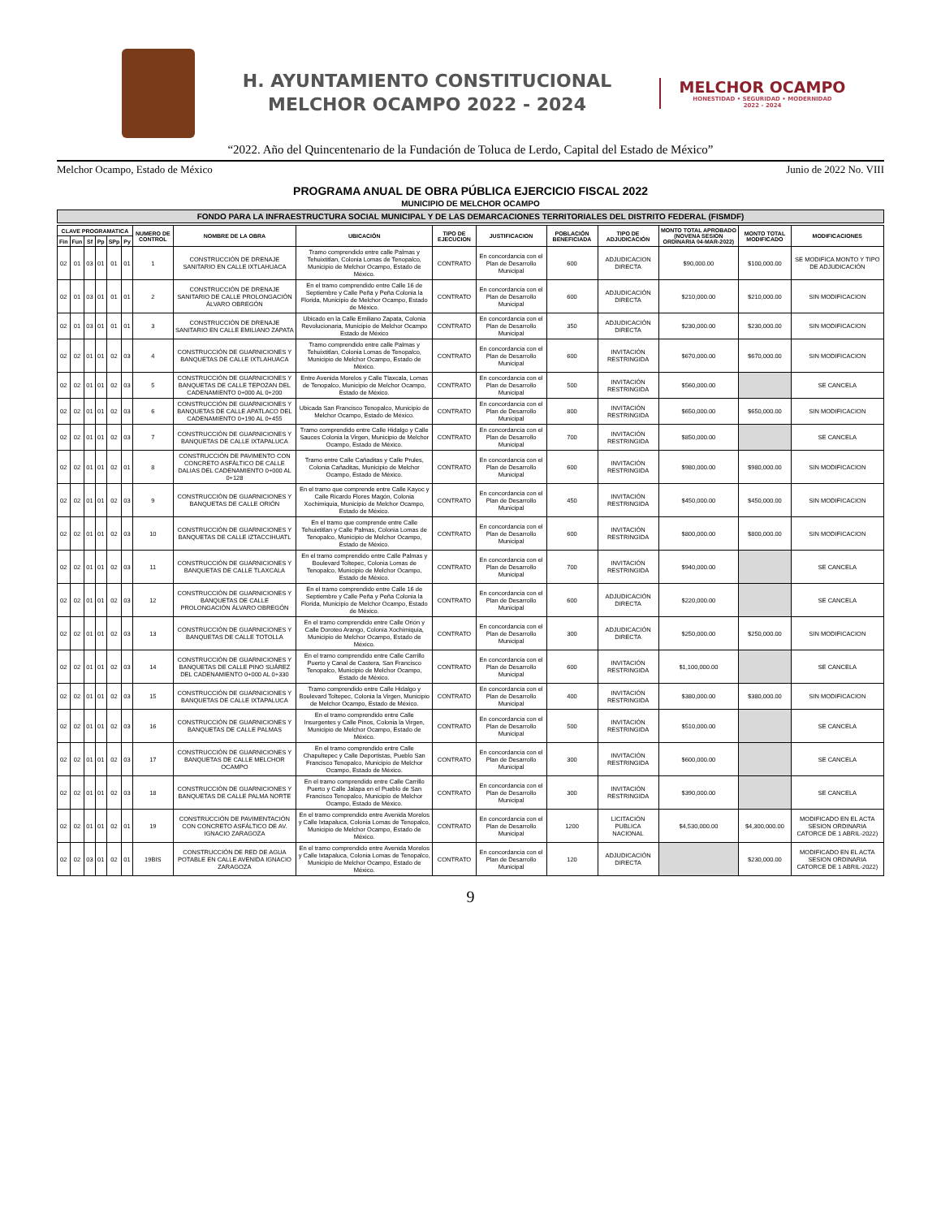H. AYUNTAMIENTO CONSTITUCIONAL
MELCHOR OCAMPO 2022 - 2024
MELCHOR OCAMPO
HONESTIDAD • SEGURIDAD • MODERNIDAD
2022 - 2024
“2022. Año del Quincentenario de la Fundación de Toluca de Lerdo, Capital del Estado de México”
Melchor Ocampo, Estado de México Junio de 2022 No. VIII
PROGRAMA ANUAL DE OBRA PÚBLICA EJERCICIO FISCAL 2022
MUNICIPIO DE MELCHOR OCAMPO
FONDO PARA LA INFRAESTRUCTURA SOCIAL MUNICIPAL Y DE LAS DEMARCACIONES TERRITORIALES DEL DISTRITO FEDERAL (FISMDF)
| CLAVE PROGRAMATICA | | | | | | NUMERO DE CONTROL | NOMBRE DE LA OBRA | UBICACIÓN | TIPO DE EJECUCION | JUSTIFICACION | POBLACIÓN BENEFICIADA | TIPO DE ADJUDICACIÓN | MONTO TOTAL APROBADO (NOVENA SESION ORDINARIA 04-MAR-2022) | MONTO TOTAL MODIFICADO | MODIFICACIONES |
| --- | --- | --- | --- | --- | --- | --- | --- | --- | --- | --- | --- | --- | --- | --- | --- |
| Fin | Fun | Sf | Pp | SPp | Py | | | | | | | | | | |
| 02 | 01 | 03 | 01 | 01 | 01 | 1 | CONSTRUCCIÓN DE DRENAJE SANITARIO EN CALLE IXTLAHUACA | Tramo comprendido entre calle Palmas y Tehuixtitlan, Colonia Lomas de Tenopalco, Municipio de Melchor Ocampo, Estado de México. | CONTRATO | En concordancia con el Plan de Desarrollo Municipal | 600 | ADJUDICACION DIRECTA | $90,000.00 | $100,000.00 | SE MODIFICA MONTO Y TIPO DE ADJUDICACIÓN |
| 02 | 01 | 03 | 01 | 01 | 01 | 2 | CONSTRUCCIÓN DE DRENAJE SANITARIO DE CALLE PROLONGACIÓN ÁLVARO OBREGÓN | En el tramo comprendido entre Calle 16 de Septiembre y Calle Peña y Peña Colonia la Florida, Municipio de Melchor Ocampo, Estado de México. | CONTRATO | En concordancia con el Plan de Desarrollo Municipal | 600 | ADJUDICACIÓN DIRECTA | $210,000.00 | $210,000.00 | SIN MODIFICACION |
| 02 | 01 | 03 | 01 | 01 | 01 | 3 | CONSTRUCCIÓN DE DRENAJE SANITARIO EN CALLE EMILIANO ZAPATA | Ubicado en la Calle Emiliano Zapata, Colonia Revolucionaria, Municipio de Melchor Ocampo Estado de México | CONTRATO | En concordancia con el Plan de Desarrollo Municipal | 350 | ADJUDICACIÓN DIRECTA | $230,000.00 | $230,000.00 | SIN MODIFICACION |
| 02 | 02 | 01 | 01 | 02 | 03 | 4 | CONSTRUCCIÓN DE GUARNICIONES Y BANQUETAS DE CALLE IXTLAHUACA | Tramo comprendido entre calle Palmas y Tehuixtitlan, Colonia Lomas de Tenopalco, Municipio de Melchor Ocampo, Estado de México. | CONTRATO | En concordancia con el Plan de Desarrollo Municipal | 600 | INVITACIÓN RESTRINGIDA | $670,000.00 | $670,000.00 | SIN MODIFICACION |
| 02 | 02 | 01 | 01 | 02 | 03 | 5 | CONSTRUCCIÓN DE GUARNICIONES Y BANQUETAS DE CALLE TEPOZAN DEL CADENAMIENTO 0+000 AL 0+200 | Entre Avenida Morelos y Calle Tlaxcala, Lomas de Tenopalco, Municipio de Melchor Ocampo, Estado de México. | CONTRATO | En concordancia con el Plan de Desarrollo Municipal | 500 | INVITACIÓN RESTRINGIDA | $560,000.00 | | SE CANCELA |
| 02 | 02 | 01 | 01 | 02 | 03 | 6 | CONSTRUCCIÓN DE GUARNICIONES Y BANQUETAS DE CALLE APATLACO DEL CADENAMIENTO 0+190 AL 0+455 | Ubicada San Francisco Tenopalco, Municipio de Melchor Ocampo, Estado de México. | CONTRATO | En concordancia con el Plan de Desarrollo Municipal | 800 | INVITACIÓN RESTRINGIDA | $650,000.00 | $650,000.00 | SIN MODIFICACION |
| 02 | 02 | 01 | 01 | 02 | 03 | 7 | CONSTRUCCIÓN DE GUARNICIONES Y BANQUETAS DE CALLE IXTAPALUCA | Tramo comprendido entre Calle Hidalgo y Calle Sauces Colonia la Virgen, Municipio de Melchor Ocampo, Estado de México. | CONTRATO | En concordancia con el Plan de Desarrollo Municipal | 700 | INVITACIÓN RESTRINGIDA | $850,000.00 | | SE CANCELA |
| 02 | 02 | 01 | 01 | 02 | 01 | 8 | CONSTRUCCIÓN DE PAVIMENTO CON CONCRETO ASFÁLTICO DE CALLE DALIAS DEL CADENAMIENTO 0+000 AL 0+128 | Tramo entre Calle Cañaditas y Calle Prules, Colonia Cañaditas, Municipio de Melchor Ocampo, Estado de México. | CONTRATO | En concordancia con el Plan de Desarrollo Municipal | 600 | INVITACIÓN RESTRINGIDA | $980,000.00 | $980,000.00 | SIN MODIFICACION |
| 02 | 02 | 01 | 01 | 02 | 03 | 9 | CONSTRUCCIÓN DE GUARNICIONES Y BANQUETAS DE CALLE ORIÓN | En el tramo que comprende entre Calle Kayoc y Calle Ricardo Flores Magón, Colonia Xochimiquia, Municipio de Melchor Ocampo, Estado de México. | CONTRATO | En concordancia con el Plan de Desarrollo Municipal | 450 | INVITACIÓN RESTRINGIDA | $450,000.00 | $450,000.00 | SIN MODIFICACION |
| 02 | 02 | 01 | 01 | 02 | 03 | 10 | CONSTRUCCIÓN DE GUARNICIONES Y BANQUETAS DE CALLE IZTACCIHUATL | En el tramo que comprende entre Calle Tehuixtitlan y Calle Palmas, Colonia Lomas de Tenopalco, Municipio de Melchor Ocampo, Estado de México. | CONTRATO | En concordancia con el Plan de Desarrollo Municipal | 600 | INVITACIÓN RESTRINGIDA | $800,000.00 | $800,000.00 | SIN MODIFICACION |
| 02 | 02 | 01 | 01 | 02 | 03 | 11 | CONSTRUCCIÓN DE GUARNICIONES Y BANQUETAS DE CALLE TLAXCALA | En el tramo comprendido entre Calle Palmas y Boulevard Toltepec, Colonia Lomas de Tenopalco, Municipio de Melchor Ocampo, Estado de México. | CONTRATO | En concordancia con el Plan de Desarrollo Municipal | 700 | INVITACIÓN RESTRINGIDA | $940,000.00 | | SE CANCELA |
| 02 | 02 | 01 | 01 | 02 | 03 | 12 | CONSTRUCCIÓN DE GUARNICIONES Y BANQUETAS DE CALLE PROLONGACIÓN ÁLVARO OBREGÓN | En el tramo comprendido entre Calle 16 de Septiembre y Calle Peña y Peña Colonia la Florida, Municipio de Melchor Ocampo, Estado de México. | CONTRATO | En concordancia con el Plan de Desarrollo Municipal | 600 | ADJUDICACIÓN DIRECTA | $220,000.00 | | SE CANCELA |
| 02 | 02 | 01 | 01 | 02 | 03 | 13 | CONSTRUCCIÓN DE GUARNICIONES Y BANQUETAS DE CALLE TOTOLLA | En el tramo comprendido entre Calle Orión y Calle Doroteo Arango, Colonia Xochimiquia, Municipio de Melchor Ocampo, Estado de México. | CONTRATO | En concordancia con el Plan de Desarrollo Municipal | 300 | ADJUDICACIÓN DIRECTA | $250,000.00 | $250,000.00 | SIN MODIFICACION |
| 02 | 02 | 01 | 01 | 02 | 03 | 14 | CONSTRUCCIÓN DE GUARNICIONES Y BANQUETAS DE CALLE PINO SUÁREZ DEL CADENAMIENTO 0+000 AL 0+330 | En el tramo comprendido entre Calle Carrillo Puerto y Canal de Castera, San Francisco Tenopalco, Municipio de Melchor Ocampo, Estado de México. | CONTRATO | En concordancia con el Plan de Desarrollo Municipal | 600 | INVITACIÓN RESTRINGIDA | $1,100,000.00 | | SE CANCELA |
| 02 | 02 | 01 | 01 | 02 | 03 | 15 | CONSTRUCCIÓN DE GUARNICIONES Y BANQUETAS DE CALLE IXTAPALUCA | Tramo comprendido entre Calle Hidalgo y Boulevard Toltepec, Colonia la Virgen, Municipio de Melchor Ocampo, Estado de México. | CONTRATO | En concordancia con el Plan de Desarrollo Municipal | 400 | INVITACIÓN RESTRINGIDA | $380,000.00 | $380,000.00 | SIN MODIFICACION |
| 02 | 02 | 01 | 01 | 02 | 03 | 16 | CONSTRUCCIÓN DE GUARNICIONES Y BANQUETAS DE CALLE PALMAS | En el tramo comprendido entre Calle Insurgentes y Calle Pinos, Colonia la Virgen, Municipio de Melchor Ocampo, Estado de México. | CONTRATO | En concordancia con el Plan de Desarrollo Municipal | 500 | INVITACIÓN RESTRINGIDA | $510,000.00 | | SE CANCELA |
| 02 | 02 | 01 | 01 | 02 | 03 | 17 | CONSTRUCCIÓN DE GUARNICIONES Y BANQUETAS DE CALLE MELCHOR OCAMPO | En el tramo comprendido entre Calle Chapultepec y Calle Deportistas, Pueblo San Francisco Tenopalco, Municipio de Melchor Ocampo, Estado de México. | CONTRATO | En concordancia con el Plan de Desarrollo Municipal | 300 | INVITACIÓN RESTRINGIDA | $600,000.00 | | SE CANCELA |
| 02 | 02 | 01 | 01 | 02 | 03 | 18 | CONSTRUCCIÓN DE GUARNICIONES Y BANQUETAS DE CALLE PALMA NORTE | En el tramo comprendido entre Calle Carrillo Puerto y Calle Jalapa en el Pueblo de San Francisco Tenopalco, Municipio de Melchor Ocampo, Estado de México. | CONTRATO | En concordancia con el Plan de Desarrollo Municipal | 300 | INVITACIÓN RESTRINGIDA | $390,000.00 | | SE CANCELA |
| 02 | 02 | 01 | 01 | 02 | 01 | 19 | CONSTRUCCIÓN DE PAVIMENTACIÓN CON CONCRETO ASFÁLTICO DE AV. IGNACIO ZARAGOZA | En el tramo comprendido entre Avenida Morelos y Calle Ixtapaluca, Colonia Lomas de Tenopalco, Municipio de Melchor Ocampo, Estado de México. | CONTRATO | En concordancia con el Plan de Desarrollo Municipal | 1200 | LICITACIÓN PUBLICA NACIONAL | $4,530,000.00 | $4,300,000.00 | MODIFICADO EN EL ACTA SESION ORDINARIA CATORCE DE 1 ABRIL-2022) |
| 02 | 02 | 03 | 01 | 02 | 01 | 19BIS | CONSTRUCCIÓN DE RED DE AGUA POTABLE EN CALLE AVENIDA IGNACIO ZARAGOZA | En el tramo comprendido entre Avenida Morelos y Calle Ixtapaluca, Colonia Lomas de Tenopalco, Municipio de Melchor Ocampo, Estado de México. | CONTRATO | En concordancia con el Plan de Desarrollo Municipal | 120 | ADJUDICACIÓN DIRECTA | | $230,000.00 | MODIFICADO EN EL ACTA SESION ORDINARIA CATORCE DE 1 ABRIL-2022) |
9